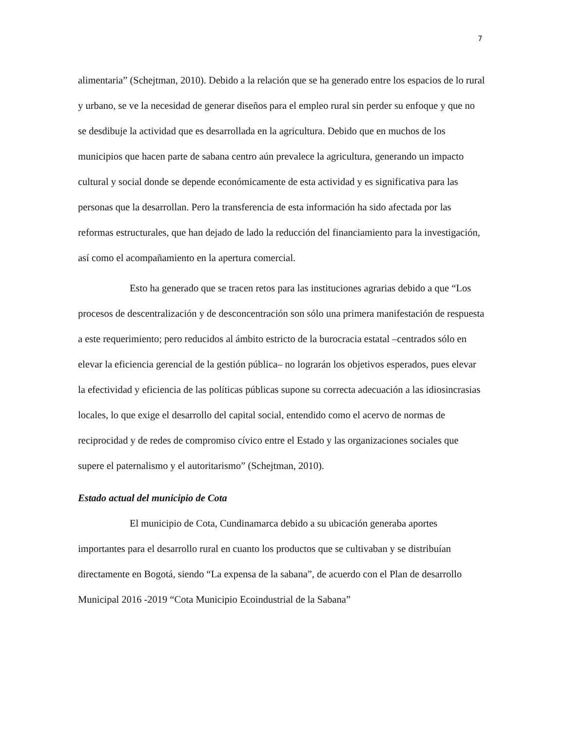7
alimentaria” (Schejtman, 2010). Debido a la relación que se ha generado entre los espacios de lo rural y urbano, se ve la necesidad de generar diseños para el empleo rural sin perder su enfoque y que no se desdibuje la actividad que es desarrollada en la agricultura. Debido que en muchos de los municipios que hacen parte de sabana centro aún prevalece la agricultura, generando un impacto cultural y social donde se depende económicamente de esta actividad y es significativa para las personas que la desarrollan. Pero la transferencia de esta información ha sido afectada por las reformas estructurales, que han dejado de lado la reducción del financiamiento para la investigación, así como el acompañamiento en la apertura comercial.
Esto ha generado que se tracen retos para las instituciones agrarias debido a que “Los procesos de descentralización y de desconcentración son sólo una primera manifestación de respuesta a este requerimiento; pero reducidos al ámbito estricto de la burocracia estatal –centrados sólo en elevar la eficiencia gerencial de la gestión pública– no lograrán los objetivos esperados, pues elevar la efectividad y eficiencia de las políticas públicas supone su correcta adecuación a las idiosincrasias locales, lo que exige el desarrollo del capital social, entendido como el acervo de normas de reciprocidad y de redes de compromiso cívico entre el Estado y las organizaciones sociales que supere el paternalismo y el autoritarismo” (Schejtman, 2010).
Estado actual del municipio de Cota
El municipio de Cota, Cundinamarca debido a su ubicación generaba aportes importantes para el desarrollo rural en cuanto los productos que se cultivaban y se distribuían directamente en Bogotá, siendo “La expensa de la sabana”, de acuerdo con el Plan de desarrollo Municipal 2016 -2019 “Cota Municipio Ecoindustrial de la Sabana”